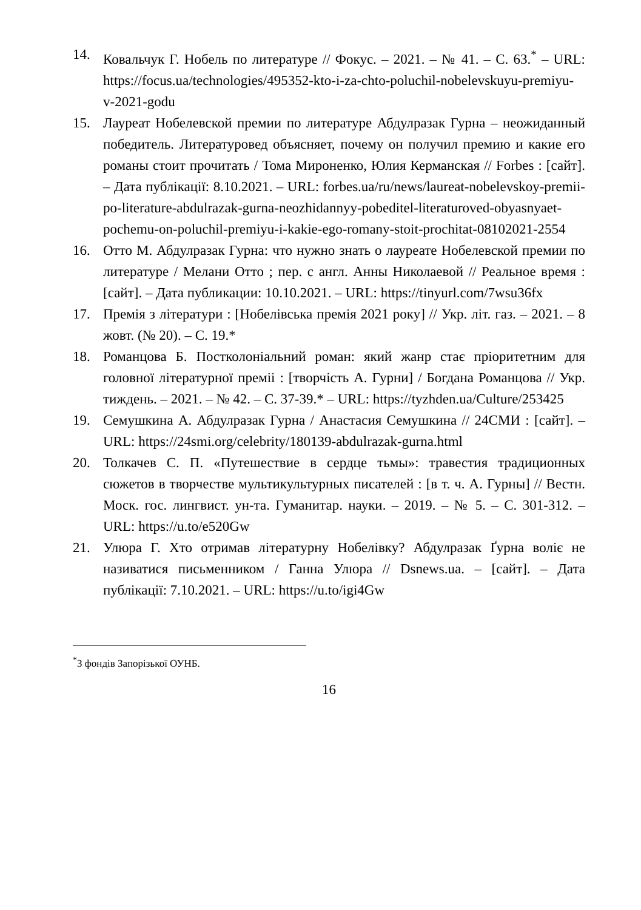14. Ковальчук Г. Нобель по литературе // Фокус. – 2021. – № 41. – С. 63.<sup>*</sup> – URL: https://focus.ua/technologies/495352-kto-i-za-chto-poluchil-nobelevskuyu-premiyu-v-2021-godu
15. Лауреат Нобелевской премии по литературе Абдулразак Гурна – неожиданный победитель. Литературовед объясняет, почему он получил премию и какие его романы стоит прочитать / Тома Мироненко, Юлия Керманская // Forbes : [сайт]. – Дата публікації: 8.10.2021. – URL: forbes.ua/ru/news/laureat-nobelevskoy-premii-po-literature-abdulrazak-gurna-neozhidannyy-pobeditel-literaturoved-obyasnyaet-pochemu-on-poluchil-premiyu-i-kakie-ego-romany-stoit-prochitat-08102021-2554
16. Отто М. Абдулразак Гурна: что нужно знать о лауреате Нобелевской премии по литературе / Мелани Отто ; пер. с англ. Анны Николаевой // Реальное время : [сайт]. – Дата публикации: 10.10.2021. – URL: https://tinyurl.com/7wsu36fx
17. Премія з літератури : [Нобелівська премія 2021 року] // Укр. літ. газ. – 2021. – 8 жовт. (№ 20). – С. 19.*
18. Романцова Б. Постколоніальний роман: який жанр стає пріоритетним для головної літературної преміі : [творчість А. Гурни] / Богдана Романцова // Укр. тиждень. – 2021. – № 42. – С. 37-39.* – URL: https://tyzhden.ua/Culture/253425
19. Семушкина А. Абдулразак Гурна / Анастасия Семушкина // 24СМИ : [сайт]. – URL: https://24smi.org/celebrity/180139-abdulrazak-gurna.html
20. Толкачев С. П. «Путешествие в сердце тьмы»: травестия традиционных сюжетов в творчестве мультикультурных писателей : [в т. ч. А. Гурны] // Вестн. Моск. гос. лингвист. ун-та. Гуманитар. науки. – 2019. – № 5. – С. 301-312. – URL: https://u.to/e520Gw
21. Улюра Г. Хто отримав літературну Нобелівку? Абдулразак Ґурна воліє не називатися письменником / Ганна Улюра // Dsnews.ua. – [сайт]. – Дата публікації: 7.10.2021. – URL: https://u.to/igi4Gw
<sup>*</sup> З фондів Запорізької ОУНБ.
16